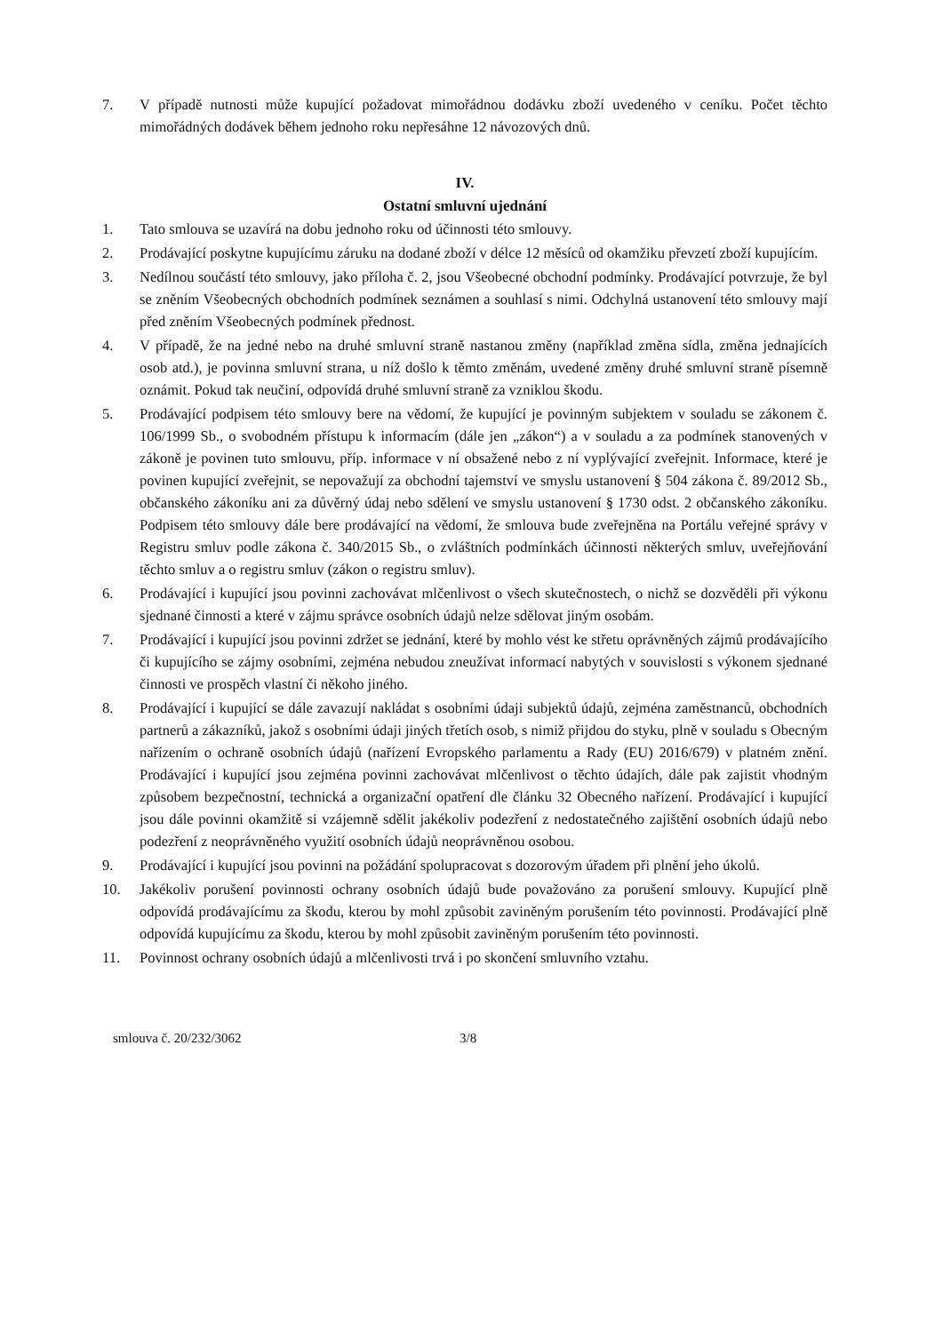7. V případě nutnosti může kupující požadovat mimořádnou dodávku zboží uvedeného v ceníku. Počet těchto mimořádných dodávek během jednoho roku nepřesáhne 12 návozových dnů.
IV.
Ostatní smluvní ujednání
1. Tato smlouva se uzavírá na dobu jednoho roku od účinnosti této smlouvy.
2. Prodávající poskytne kupujícímu záruku na dodané zboží v délce 12 měsíců od okamžiku převzetí zboží kupujícím.
3. Nedílnou součástí této smlouvy, jako příloha č. 2, jsou Všeobecné obchodní podmínky. Prodávající potvrzuje, že byl se zněním Všeobecných obchodních podmínek seznámen a souhlasí s nimi. Odchylná ustanovení této smlouvy mají před zněním Všeobecných podmínek přednost.
4. V případě, že na jedné nebo na druhé smluvní straně nastanou změny (například změna sídla, změna jednajících osob atd.), je povinna smluvní strana, u níž došlo k těmto změnám, uvedené změny druhé smluvní straně písemně oznámit. Pokud tak neučiní, odpovídá druhé smluvní straně za vzniklou škodu.
5. Prodávající podpisem této smlouvy bere na vědomí, že kupující je povinným subjektem v souladu se zákonem č. 106/1999 Sb., o svobodném přístupu k informacím (dále jen „zákon“) a v souladu a za podmínek stanovených v zákoně je povinen tuto smlouvu, příp. informace v ní obsažené nebo z ní vyplývající zveřejnit. Informace, které je povinen kupující zveřejnit, se nepovažují za obchodní tajemství ve smyslu ustanovení § 504 zákona č. 89/2012 Sb., občanského zákoníku ani za důvěrný údaj nebo sdělení ve smyslu ustanovení § 1730 odst. 2 občanského zákoníku. Podpisem této smlouvy dále bere prodávající na vědomí, že smlouva bude zveřejněna na Portálu veřejné správy v Registru smluv podle zákona č. 340/2015 Sb., o zvláštních podmínkách účinnosti některých smluv, uveřejňování těchto smluv a o registru smluv (zákon o registru smluv).
6. Prodávající i kupující jsou povinni zachovávat mlčenlivost o všech skutečnostech, o nichž se dozvěděli při výkonu sjednané činnosti a které v zájmu správce osobních údajů nelze sdělovat jiným osobám.
7. Prodávající i kupující jsou povinni zdržet se jednání, které by mohlo vést ke střetu oprávněných zájmů prodávajícího či kupujícího se zájmy osobními, zejména nebudou zneužívat informací nabytých v souvislosti s výkonem sjednané činnosti ve prospěch vlastní či někoho jiného.
8. Prodávající i kupující se dále zavazují nakládat s osobními údaji subjektů údajů, zejména zaměstnanců, obchodních partnerů a zákazníků, jakož s osobními údaji jiných třetích osob, s nimiž přijdou do styku, plně v souladu s Obecným nařízením o ochraně osobních údajů (nařízení Evropského parlamentu a Rady (EU) 2016/679) v platném znění. Prodávající i kupující jsou zejména povinni zachovávat mlčenlivost o těchto údajích, dále pak zajistit vhodným způsobem bezpečnostní, technická a organizační opatření dle článku 32 Obecného nařízení. Prodávající i kupující jsou dále povinni okamžitě si vzájemně sdělit jakékoliv podezření z nedostatečného zajištění osobních údajů nebo podezření z neoprávněného využití osobních údajů neoprávněnou osobou.
9. Prodávající i kupující jsou povinni na požádání spolupracovat s dozorovým úřadem při plnění jeho úkolů.
10. Jakékoliv porušení povinnosti ochrany osobních údajů bude považováno za porušení smlouvy. Kupující plně odpovídá prodávajícímu za škodu, kterou by mohl způsobit zaviněným porušením této povinnosti. Prodávající plně odpovídá kupujícímu za škodu, kterou by mohl způsobit zaviněným porušením této povinnosti.
11. Povinnost ochrany osobních údajů a mlčenlivosti trvá i po skončení smluvního vztahu.
smlouva č. 20/232/3062 3/8